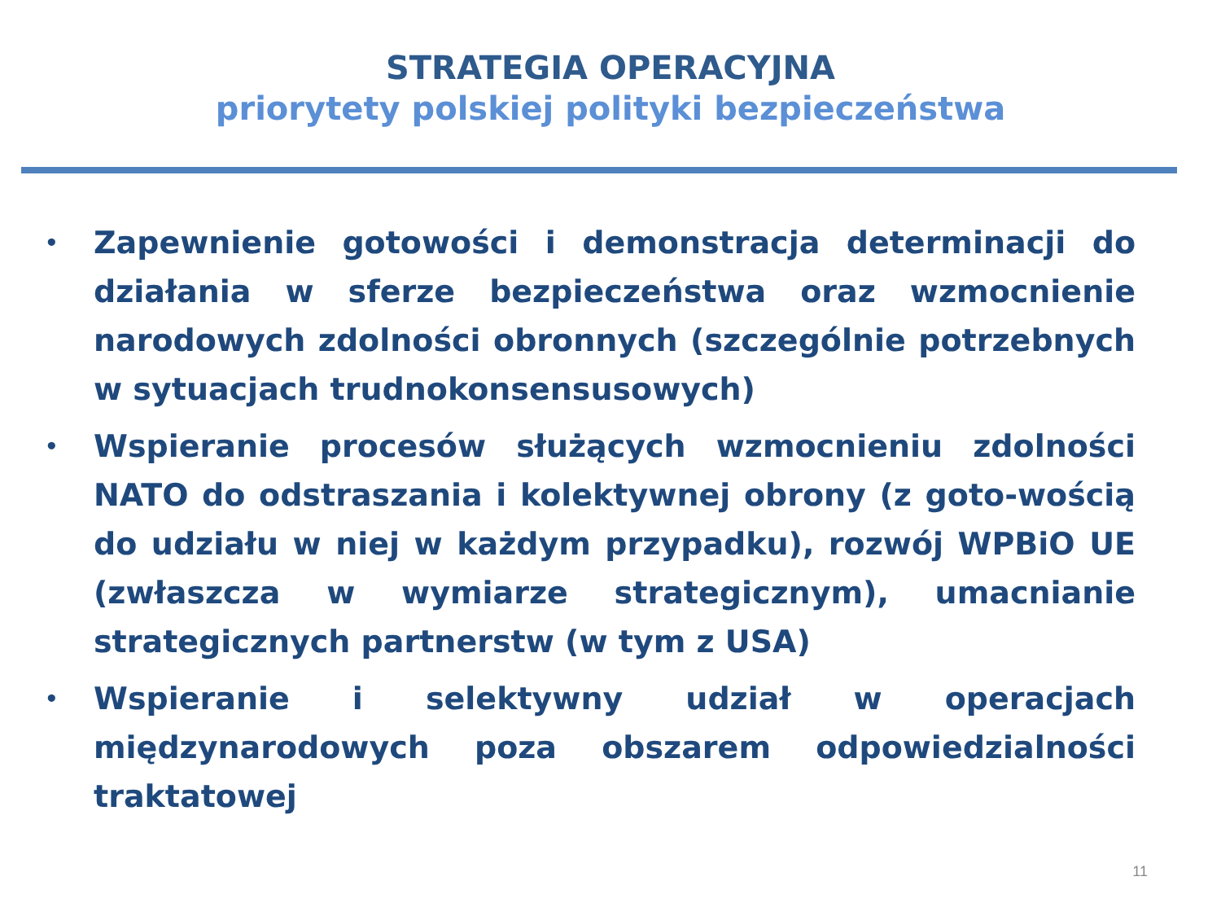STRATEGIA OPERACYJNA
priorytety polskiej polityki bezpieczeństwa
• Zapewnienie gotowości i demonstracja determinacji do działania w sferze bezpieczeństwa oraz wzmocnienie narodowych zdolności obronnych (szczególnie potrzebnych w sytuacjach trudnokonsensusowych)
• Wspieranie procesów służących wzmocnieniu zdolności NATO do odstraszania i kolektywnej obrony (z goto-wością do udziału w niej w każdym przypadku), rozwój WPBiO UE (zwłaszcza w wymiarze strategicznym), umacnianie strategicznych partnerstw (w tym z USA)
• Wspieranie i selektywny udział w operacjach międzynarodowych poza obszarem odpowiedzialności traktatowej
11